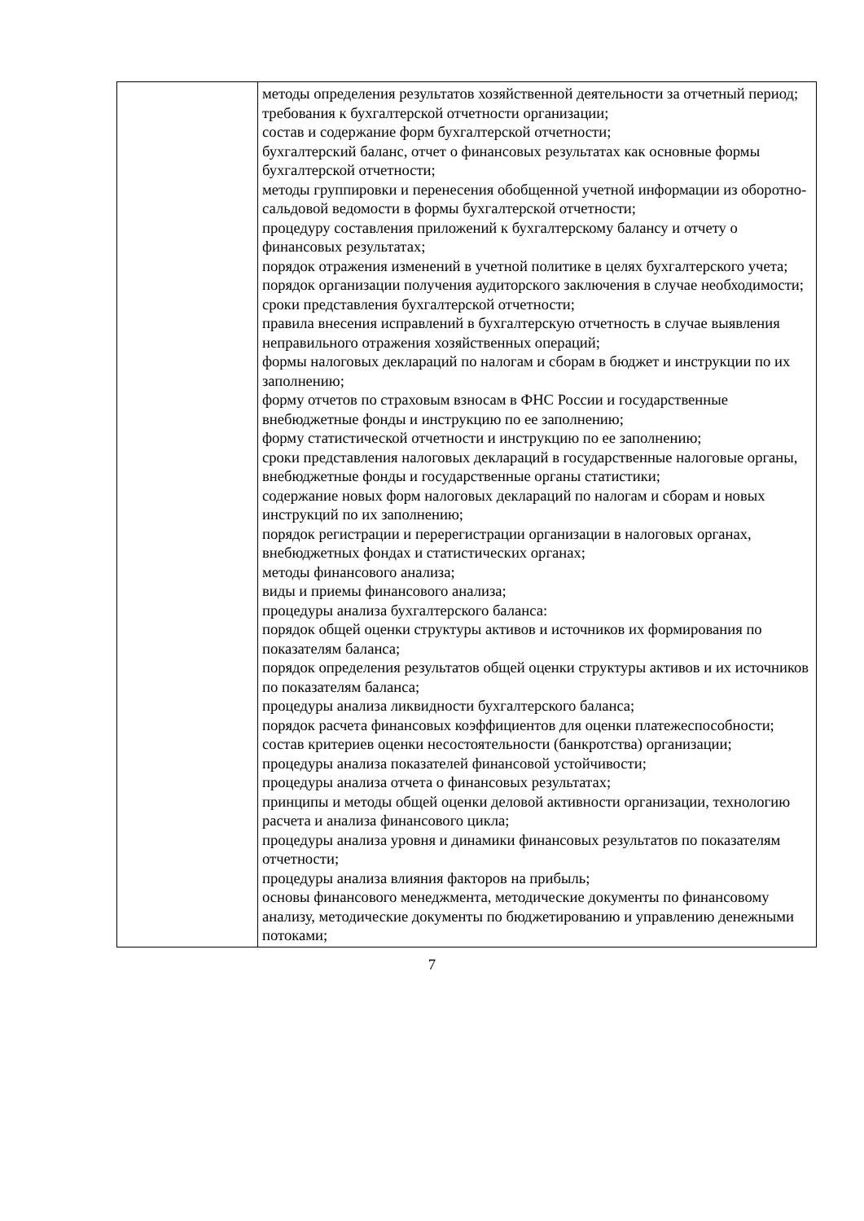| | методы определения результатов хозяйственной деятельности за отчетный период; требования к бухгалтерской отчетности организации; состав и содержание форм бухгалтерской отчетности; бухгалтерский баланс, отчет о финансовых результатах как основные формы бухгалтерской отчетности; методы группировки и перенесения обобщенной учетной информации из оборотно-сальдовой ведомости в формы бухгалтерской отчетности; процедуру составления приложений к бухгалтерскому балансу и отчету о финансовых результатах; порядок отражения изменений в учетной политике в целях бухгалтерского учета; порядок организации получения аудиторского заключения в случае необходимости; сроки представления бухгалтерской отчетности; правила внесения исправлений в бухгалтерскую отчетность в случае выявления неправильного отражения хозяйственных операций; формы налоговых деклараций по налогам и сборам в бюджет и инструкции по их заполнению; форму отчетов по страховым взносам в ФНС России и государственные внебюджетные фонды и инструкцию по ее заполнению; форму статистической отчетности и инструкцию по ее заполнению; сроки представления налоговых деклараций в государственные налоговые органы, внебюджетные фонды и государственные органы статистики; содержание новых форм налоговых деклараций по налогам и сборам и новых инструкций по их заполнению; порядок регистрации и перерегистрации организации в налоговых органах, внебюджетных фондах и статистических органах; методы финансового анализа; виды и приемы финансового анализа; процедуры анализа бухгалтерского баланса: порядок общей оценки структуры активов и источников их формирования по показателям баланса; порядок определения результатов общей оценки структуры активов и их источников по показателям баланса; процедуры анализа ликвидности бухгалтерского баланса; порядок расчета финансовых коэффициентов для оценки платежеспособности; состав критериев оценки несостоятельности (банкротства) организации; процедуры анализа показателей финансовой устойчивости; процедуры анализа отчета о финансовых результатах; принципы и методы общей оценки деловой активности организации, технологию расчета и анализа финансового цикла; процедуры анализа уровня и динамики финансовых результатов по показателям отчетности; процедуры анализа влияния факторов на прибыль; основы финансового менеджмента, методические документы по финансовому анализу, методические документы по бюджетированию и управлению денежными потоками; |
7